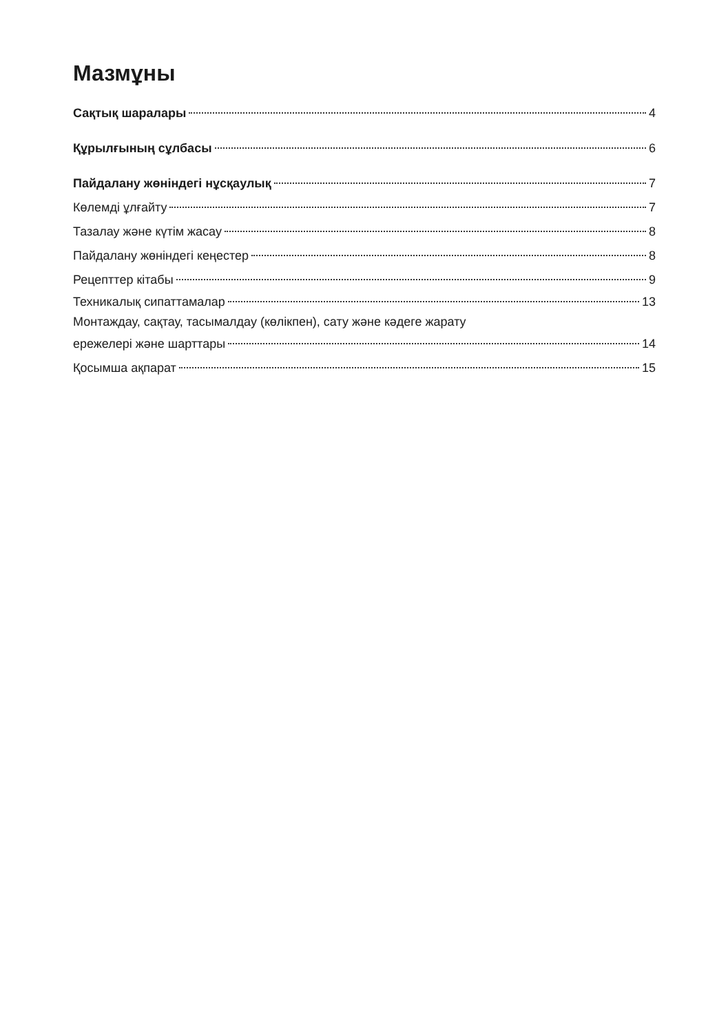Мазмұны
Сақтық шаралары 4
Құрылғының сұлбасы 6
Пайдалану жөніндегі нұсқаулық 7
Көлемді ұлғайту 7
Тазалау және күтім жасау 8
Пайдалану жөніндегі кеңестер 8
Рецепттер кітабы 9
Техникалық сипаттамалар 13
Монтаждау, сақтау, тасымалдау (көлікпен), сату және кәдеге жарату
ережелері және шарттары 14
Қосымша ақпарат 15